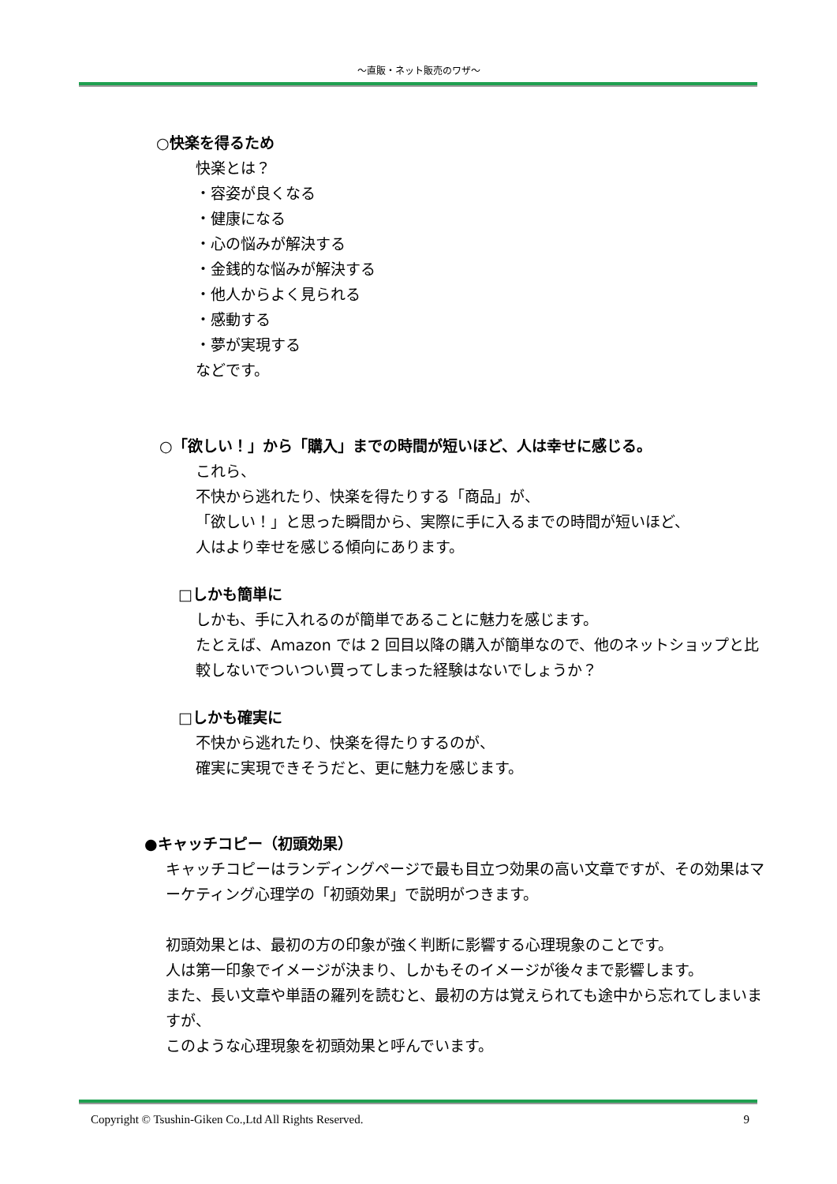～直販・ネット販売のワザ～
○快楽を得るため
快楽とは？
・容姿が良くなる
・健康になる
・心の悩みが解決する
・金銭的な悩みが解決する
・他人からよく見られる
・感動する
・夢が実現する
などです。
○「欲しい！」から「購入」までの時間が短いほど、人は幸せに感じる。
これら、
不快から逃れたり、快楽を得たりする「商品」が、
「欲しい！」と思った瞬間から、実際に手に入るまでの時間が短いほど、
人はより幸せを感じる傾向にあります。
□しかも簡単に
しかも、手に入れるのが簡単であることに魅力を感じます。
たとえば、Amazon では 2 回目以降の購入が簡単なので、他のネットショップと比較しないでついつい買ってしまった経験はないでしょうか？
□しかも確実に
不快から逃れたり、快楽を得たりするのが、
確実に実現できそうだと、更に魅力を感じます。
●キャッチコピー（初頭効果）
キャッチコピーはランディングページで最も目立つ効果の高い文章ですが、その効果はマーケティング心理学の「初頭効果」で説明がつきます。
初頭効果とは、最初の方の印象が強く判断に影響する心理現象のことです。
人は第一印象でイメージが決まり、しかもそのイメージが後々まで影響します。
また、長い文章や単語の羅列を読むと、最初の方は覚えられても途中から忘れてしまいますが、
このような心理現象を初頭効果と呼んでいます。
Copyright © Tsushin-Giken Co.,Ltd All Rights Reserved. 9